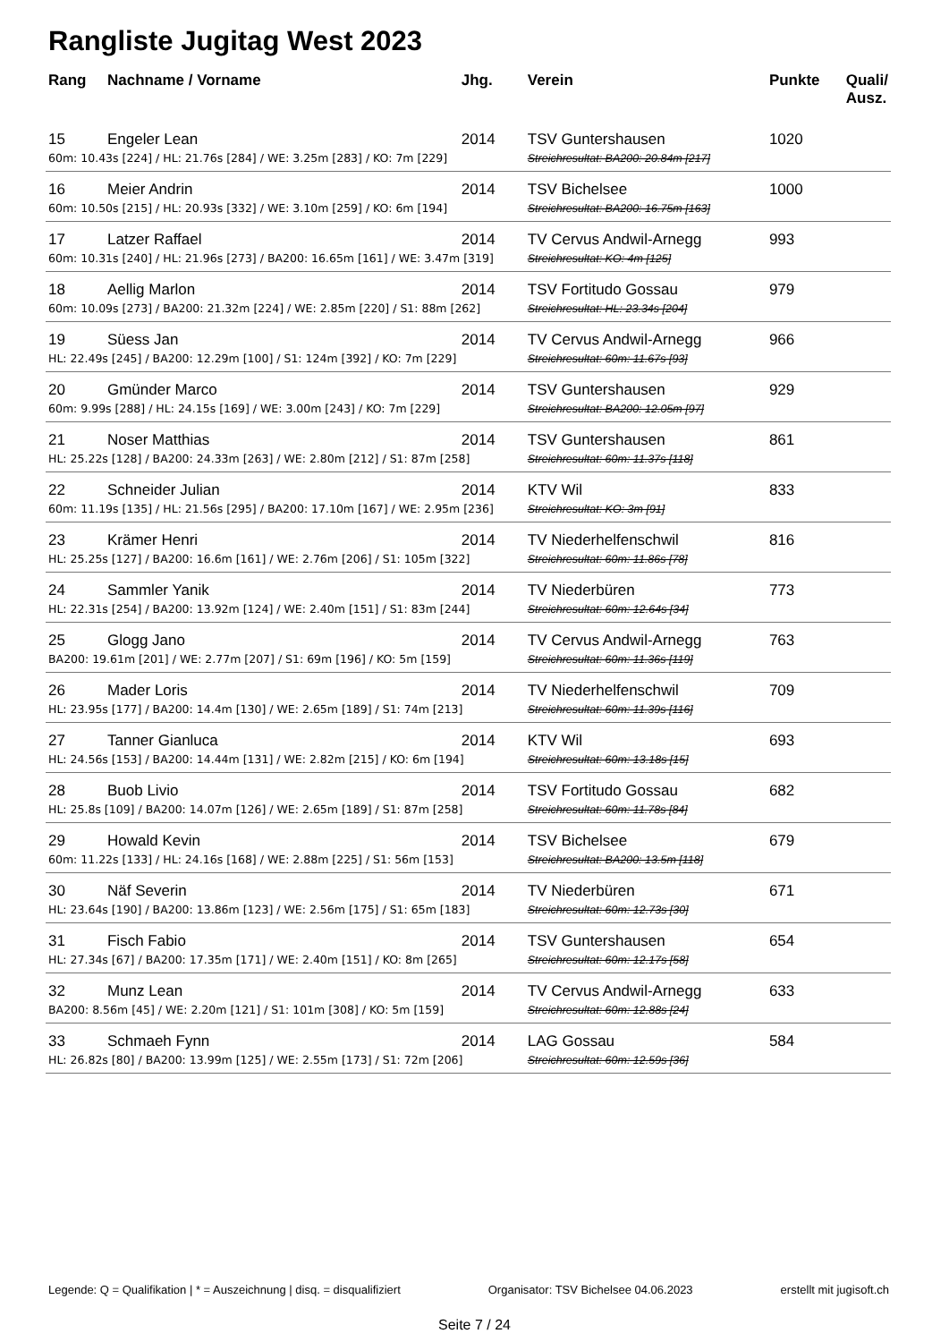Rangliste Jugitag West 2023
| Rang | Nachname / Vorname | Jhg. | Verein | Punkte | Quali/ Ausz. |
| --- | --- | --- | --- | --- | --- |
| 15 | Engeler Lean | 2014 | TSV Guntershausen | 1020 | |
| 60m: 10.43s [224] / HL: 21.76s [284] / WE: 3.25m [283] / KO: 7m [229] | | | Streichresultat: BA200: 20.84m [217] | | |
| 16 | Meier Andrin | 2014 | TSV Bichelsee | 1000 | |
| 60m: 10.50s [215] / HL: 20.93s [332] / WE: 3.10m [259] / KO: 6m [194] | | | Streichresultat: BA200: 16.75m [163] | | |
| 17 | Latzer Raffael | 2014 | TV Cervus Andwil-Arnegg | 993 | |
| 60m: 10.31s [240] / HL: 21.96s [273] / BA200: 16.65m [161] / WE: 3.47m [319] | | | Streichresultat: KO: 4m [125] | | |
| 18 | Aellig Marlon | 2014 | TSV Fortitudo Gossau | 979 | |
| 60m: 10.09s [273] / BA200: 21.32m [224] / WE: 2.85m [220] / S1: 88m [262] | | | Streichresultat: HL: 23.34s [204] | | |
| 19 | Süess Jan | 2014 | TV Cervus Andwil-Arnegg | 966 | |
| HL: 22.49s [245] / BA200: 12.29m [100] / S1: 124m [392] / KO: 7m [229] | | | Streichresultat: 60m: 11.67s [93] | | |
| 20 | Gmünder Marco | 2014 | TSV Guntershausen | 929 | |
| 60m: 9.99s [288] / HL: 24.15s [169] / WE: 3.00m [243] / KO: 7m [229] | | | Streichresultat: BA200: 12.05m [97] | | |
| 21 | Noser Matthias | 2014 | TSV Guntershausen | 861 | |
| HL: 25.22s [128] / BA200: 24.33m [263] / WE: 2.80m [212] / S1: 87m [258] | | | Streichresultat: 60m: 11.37s [118] | | |
| 22 | Schneider Julian | 2014 | KTV Wil | 833 | |
| 60m: 11.19s [135] / HL: 21.56s [295] / BA200: 17.10m [167] / WE: 2.95m [236] | | | Streichresultat: KO: 3m [91] | | |
| 23 | Krämer Henri | 2014 | TV Niederhelfenschwil | 816 | |
| HL: 25.25s [127] / BA200: 16.6m [161] / WE: 2.76m [206] / S1: 105m [322] | | | Streichresultat: 60m: 11.86s [78] | | |
| 24 | Sammler Yanik | 2014 | TV Niederbüren | 773 | |
| HL: 22.31s [254] / BA200: 13.92m [124] / WE: 2.40m [151] / S1: 83m [244] | | | Streichresultat: 60m: 12.64s [34] | | |
| 25 | Glogg Jano | 2014 | TV Cervus Andwil-Arnegg | 763 | |
| BA200: 19.61m [201] / WE: 2.77m [207] / S1: 69m [196] / KO: 5m [159] | | | Streichresultat: 60m: 11.36s [119] | | |
| 26 | Mader Loris | 2014 | TV Niederhelfenschwil | 709 | |
| HL: 23.95s [177] / BA200: 14.4m [130] / WE: 2.65m [189] / S1: 74m [213] | | | Streichresultat: 60m: 11.39s [116] | | |
| 27 | Tanner Gianluca | 2014 | KTV Wil | 693 | |
| HL: 24.56s [153] / BA200: 14.44m [131] / WE: 2.82m [215] / KO: 6m [194] | | | Streichresultat: 60m: 13.18s [15] | | |
| 28 | Buob Livio | 2014 | TSV Fortitudo Gossau | 682 | |
| HL: 25.8s [109] / BA200: 14.07m [126] / WE: 2.65m [189] / S1: 87m [258] | | | Streichresultat: 60m: 11.78s [84] | | |
| 29 | Howald Kevin | 2014 | TSV Bichelsee | 679 | |
| 60m: 11.22s [133] / HL: 24.16s [168] / WE: 2.88m [225] / S1: 56m [153] | | | Streichresultat: BA200: 13.5m [118] | | |
| 30 | Näf Severin | 2014 | TV Niederbüren | 671 | |
| HL: 23.64s [190] / BA200: 13.86m [123] / WE: 2.56m [175] / S1: 65m [183] | | | Streichresultat: 60m: 12.73s [30] | | |
| 31 | Fisch Fabio | 2014 | TSV Guntershausen | 654 | |
| HL: 27.34s [67] / BA200: 17.35m [171] / WE: 2.40m [151] / KO: 8m [265] | | | Streichresultat: 60m: 12.17s [58] | | |
| 32 | Munz Lean | 2014 | TV Cervus Andwil-Arnegg | 633 | |
| BA200: 8.56m [45] / WE: 2.20m [121] / S1: 101m [308] / KO: 5m [159] | | | Streichresultat: 60m: 12.88s [24] | | |
| 33 | Schmaeh Fynn | 2014 | LAG Gossau | 584 | |
| HL: 26.82s [80] / BA200: 13.99m [125] / WE: 2.55m [173] / S1: 72m [206] | | | Streichresultat: 60m: 12.59s [36] | | |
Legende: Q = Qualifikation | * = Auszeichnung | disq. = disqualifiziert Organisator: TSV Bichelsee 04.06.2023 erstellt mit jugisoft.ch
Seite 7 / 24